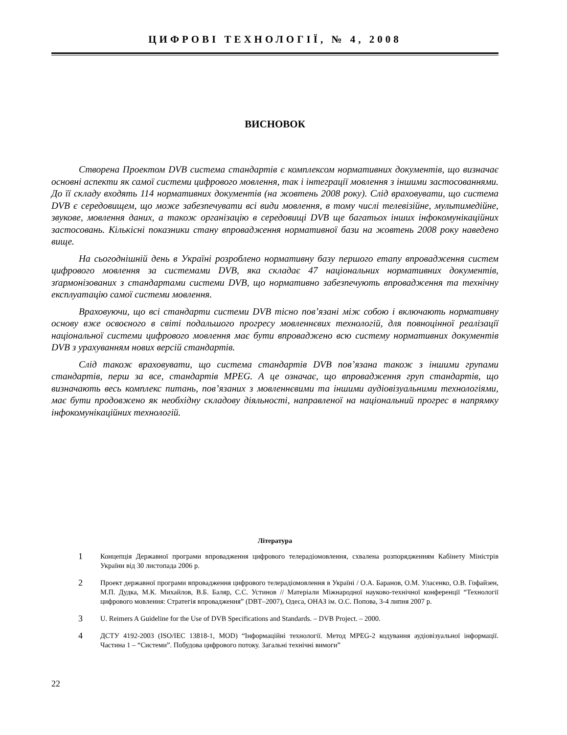ЦИФРОВІ ТЕХНОЛОГІЇ, № 4, 2008
ВИСНОВОК
Створена Проектом DVB система стандартів є комплексом нормативних документів, що визначає основні аспекти як самої системи цифрового мовлення, так і інтеграції мовлення з іншими застосованнями. До її складу входять 114 нормативних документів (на жовтень 2008 року). Слід враховувати, що система DVB є середовищем, що може забезпечувати всі види мовлення, в тому числі телевізійне, мультимедійне, звукове, мовлення даних, а також організацію в середовищі DVB ще багатьох інших інфокомунікаційних застосовань. Кількісні показники стану впровадження нормативної бази на жовтень 2008 року наведено вище.
На сьогоднішній день в Україні розроблено нормативну базу першого етапу впровадження систем цифрового мовлення за системами DVB, яка складає 47 національних нормативних документів, зґармонізованих з стандартами системи DVB, що нормативно забезпечують впровадження та технічну експлуатацію самої системи мовлення.
Враховуючи, що всі стандарти системи DVB тісно пов’язані між собою і включають нормативну основу вже освоєного в світі подальшого прогресу мовленнєвих технологій, для повноцінної реалізації національної системи цифрового мовлення має бути впроваджено всю систему нормативних документів DVB з урахуванням нових версій стандартів.
Слід також враховувати, що система стандартів DVB пов’язана також з іншими групами стандартів, перш за все, стандартів MPEG. А це означає, що впровадження груп стандартів, що визначають весь комплекс питань, пов’язаних з мовленнєвими та іншими аудіовізуальними технологіями, має бути продовжено як необхідну складову діяльності, направленої на національний прогрес в напрямку інфокомунікаційних технологій.
Література
1 Концепція Державної програми впровадження цифрового телерадіомовлення, схвалена розпорядженням Кабінету Міністрів України від 30 листопада 2006 р.
2 Проект державної програми впровадження цифрового телерадіомовлення в Україні / О.А. Баранов, О.М. Уласенко, О.В. Гофайзен, М.П. Дудка, М.К. Михайлов, В.Б. Баляр, С.С. Устинов // Матеріали Міжнародної науково-технічної конференції “Технології цифрового мовлення: Стратегія впровадження” (DBT–2007), Одеса, ОНАЗ ім. О.С. Попова, 3-4 липня 2007 р.
3 U. Reimers A Guideline for the Use of DVB Specifications and Standards. – DVB Project. – 2000.
4 ДСТУ 4192-2003 (ISO/IEC 13818-1, MOD) “Інформаційні технології. Метод MPEG-2 кодування аудіовізуальної інформації. Частина 1 – “Системи”. Побудова цифрового потоку. Загальні технічні вимоги”
22